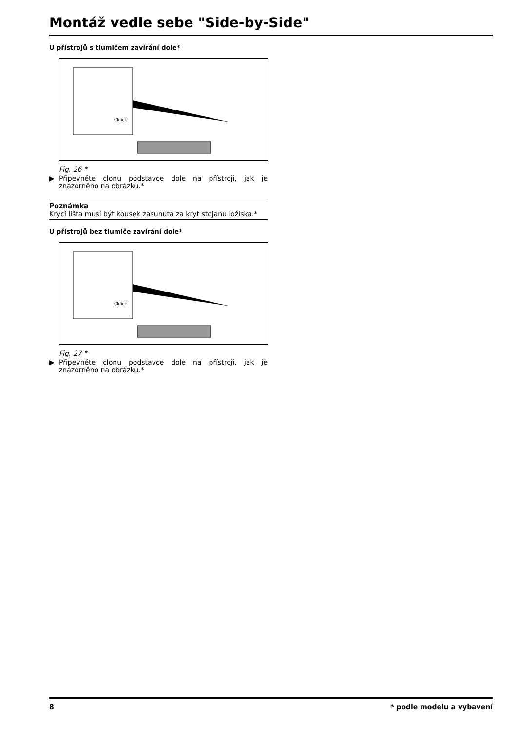Montáž vedle sebe "Side-by-Side"
U přístrojů s tlumičem zavírání dole*
Cklick
Fig. 26 *
▶ Připevněte clonu podstavce dole na přístroji, jak je znázorněno na obrázku.*
Poznámka
Krycí lišta musí být kousek zasunuta za kryt stojanu ložiska.*
U přístrojů bez tlumiče zavírání dole*
Cklick
Fig. 27 *
▶ Připevněte clonu podstavce dole na přístroji, jak je znázorněno na obrázku.*
8 * podle modelu a vybavení